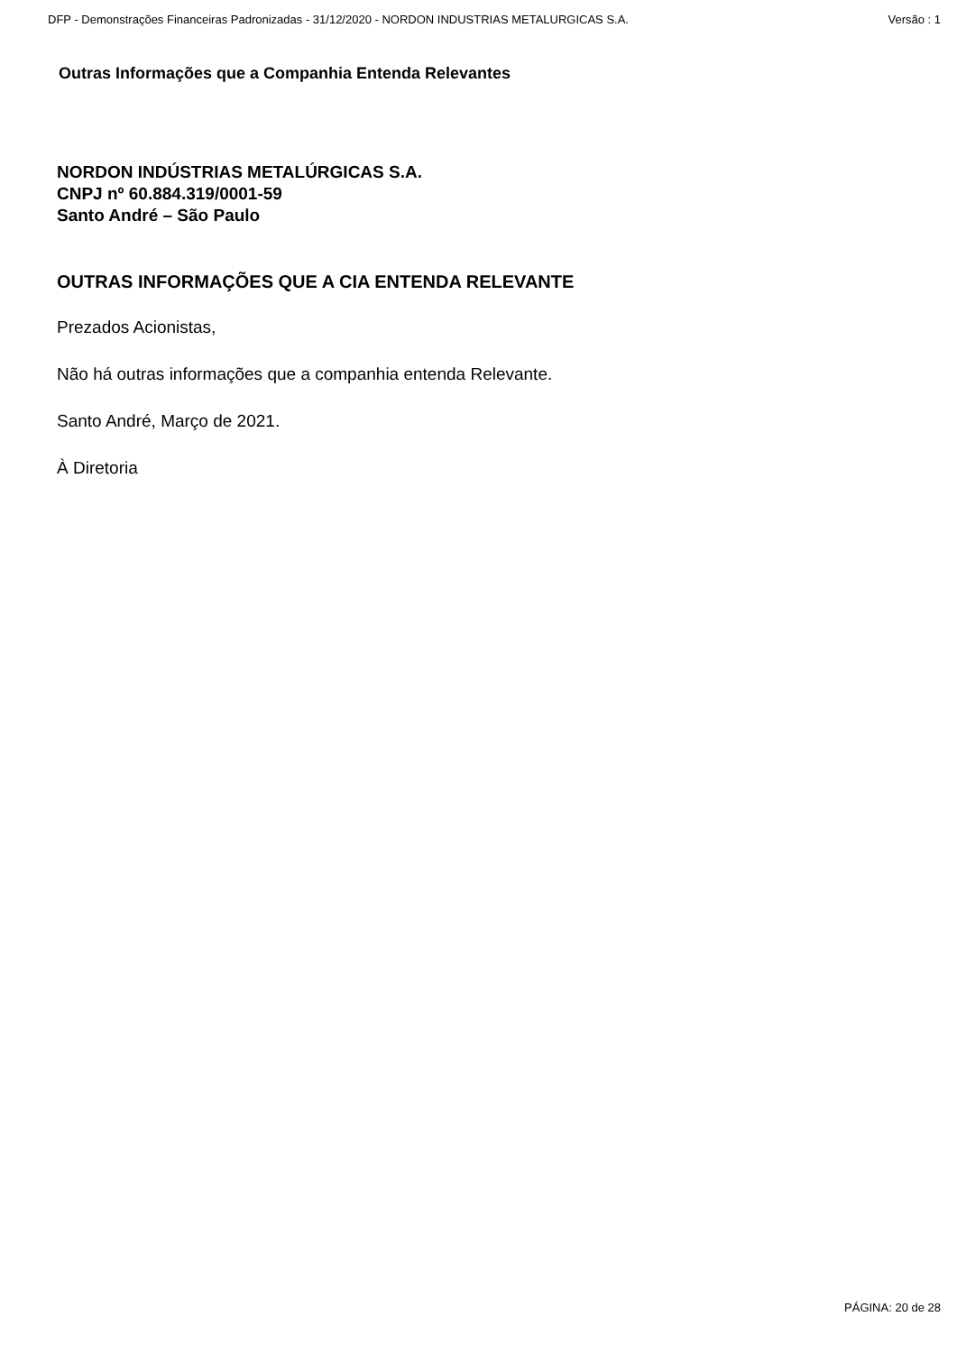DFP - Demonstrações Financeiras Padronizadas - 31/12/2020 - NORDON INDUSTRIAS METALURGICAS S.A. Versão : 1
Outras Informações que a Companhia Entenda Relevantes
NORDON INDÚSTRIAS METALÚRGICAS S.A.
CNPJ nº 60.884.319/0001-59
Santo André – São Paulo
OUTRAS INFORMAÇÕES QUE A CIA ENTENDA RELEVANTE
Prezados Acionistas,
Não há outras informações que a companhia entenda Relevante.
Santo André, Março de 2021.
À Diretoria
PÁGINA: 20 de 28